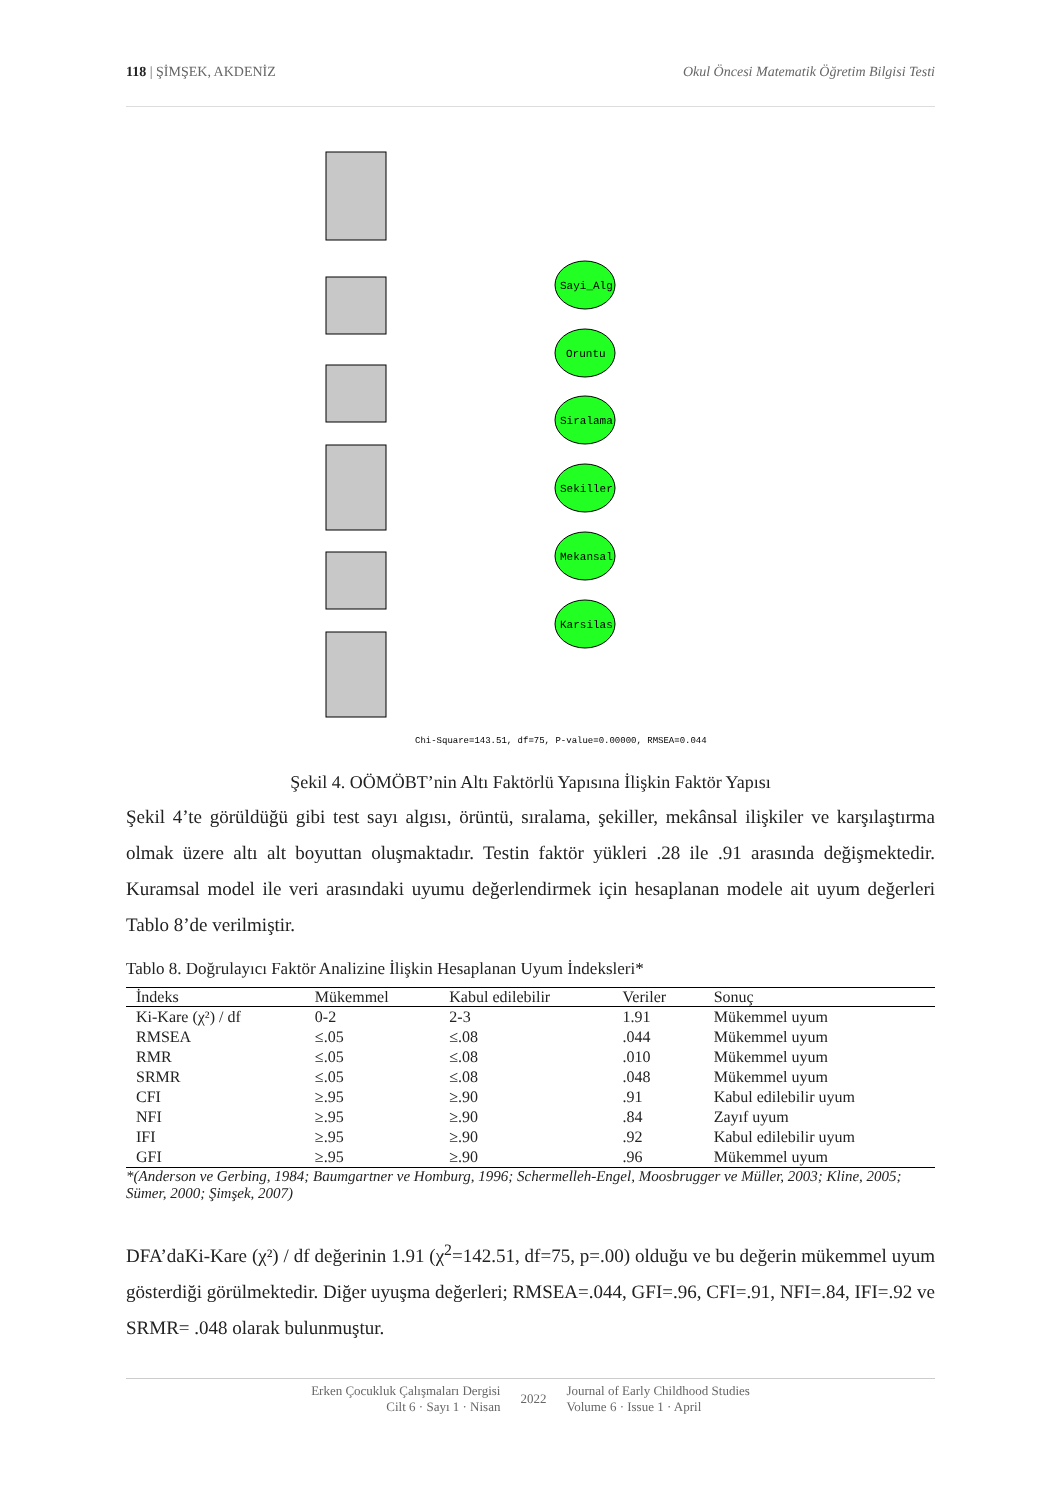118 | ŞİMŞEK, AKDENİZ Okul Öncesi Matematik Öğretim Bilgisi Testi
Sayi_Alg
Oruntu
Siralama
Sekiller
Mekansal
Karsilas
Chi-Square=143.51, df=75, P-value=0.00000, RMSEA=0.044
Şekil 4. OÖMÖBT’nin Altı Faktörlü Yapısına İlişkin Faktör Yapısı
Şekil 4’te görüldüğü gibi test sayı algısı, örüntü, sıralama, şekiller, mekânsal ilişkiler ve karşılaştırma olmak üzere altı alt boyuttan oluşmaktadır. Testin faktör yükleri .28 ile .91 arasında değişmektedir. Kuramsal model ile veri arasındaki uyumu değerlendirmek için hesaplanan modele ait uyum değerleri Tablo 8’de verilmiştir.
Tablo 8. Doğrulayıcı Faktör Analizine İlişkin Hesaplanan Uyum İndeksleri*
| İndeks | Mükemmel | Kabul edilebilir | Veriler | Sonuç |
| --- | --- | --- | --- | --- |
| Ki-Kare (χ²) / df | 0-2 | 2-3 | 1.91 | Mükemmel uyum |
| RMSEA | ≤.05 | ≤.08 | .044 | Mükemmel uyum |
| RMR | ≤.05 | ≤.08 | .010 | Mükemmel uyum |
| SRMR | ≤.05 | ≤.08 | .048 | Mükemmel uyum |
| CFI | ≥.95 | ≥.90 | .91 | Kabul edilebilir uyum |
| NFI | ≥.95 | ≥.90 | .84 | Zayıf uyum |
| IFI | ≥.95 | ≥.90 | .92 | Kabul edilebilir uyum |
| GFI | ≥.95 | ≥.90 | .96 | Mükemmel uyum |
*(Anderson ve Gerbing, 1984; Baumgartner ve Homburg, 1996; Schermelleh-Engel, Moosbrugger ve Müller, 2003; Kline, 2005; Sümer, 2000; Şimşek, 2007)
DFA’daKi-Kare (χ²) / df değerinin 1.91 (χ<sup>2</sup>=142.51, df=75, p=.00) olduğu ve bu değerin mükemmel uyum gösterdiği görülmektedir. Diğer uyuşma değerleri; RMSEA=.044, GFI=.96, CFI=.91, NFI=.84, IFI=.92 ve SRMR= .048 olarak bulunmuştur.
Erken Çocukluk Çalışmaları Dergisi
Cilt 6 · Sayı 1 · Nisan
2022
Journal of Early Childhood Studies
Volume 6 · Issue 1 · April